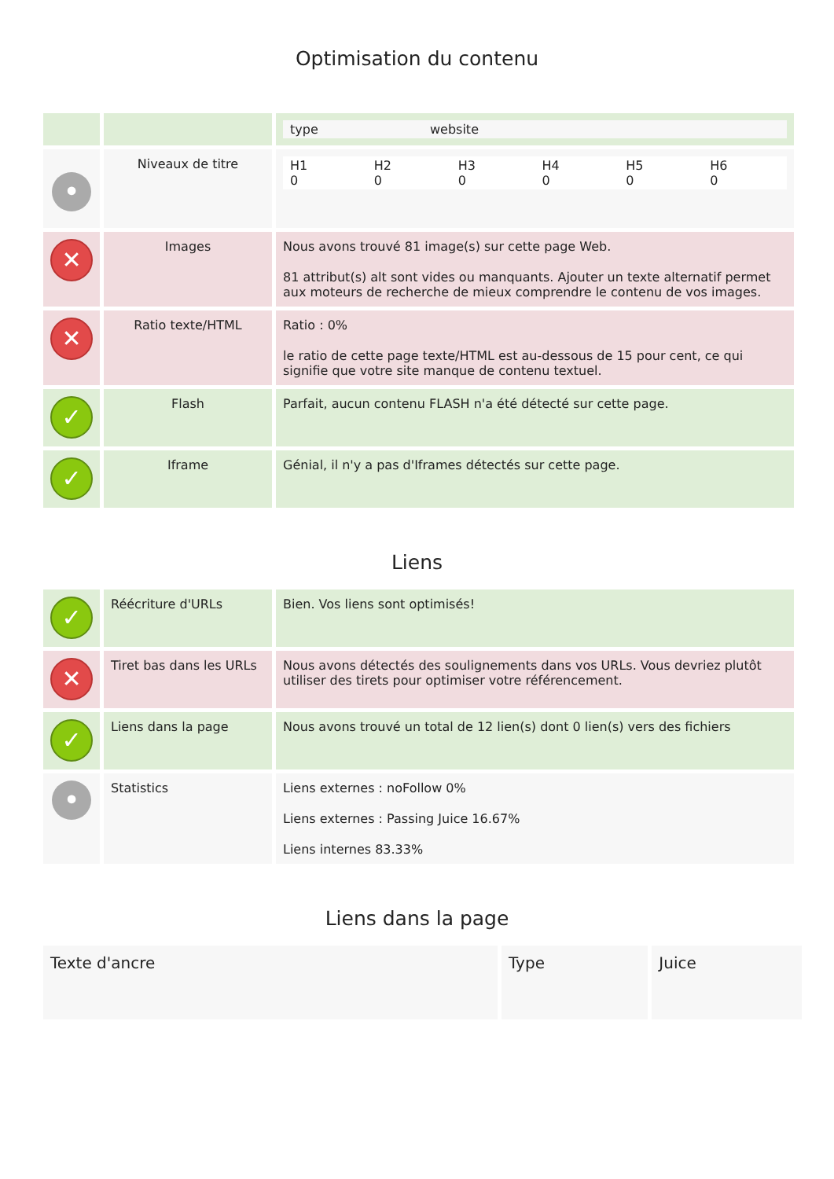Optimisation du contenu
| | | / type / website / |
| • | Niveaux de titre | / H1 0 / H2 0 / H3 0 / H4 0 / H5 0 / H6 0 / |
| ✕ | Images | Nous avons trouvé 81 image(s) sur cette page Web. 81 attribut(s) alt sont vides ou manquants. Ajouter un texte alternatif permet aux moteurs de recherche de mieux comprendre le contenu de vos images. |
| ✕ | Ratio texte/HTML | Ratio : 0% le ratio de cette page texte/HTML est au-dessous de 15 pour cent, ce qui signifie que votre site manque de contenu textuel. |
| ✓ | Flash | Parfait, aucun contenu FLASH n'a été détecté sur cette page. |
| ✓ | Iframe | Génial, il n'y a pas d'Iframes détectés sur cette page. |
Liens
| ✓ | Réécriture d'URLs | Bien. Vos liens sont optimisés! |
| ✕ | Tiret bas dans les URLs | Nous avons détectés des soulignements dans vos URLs. Vous devriez plutôt utiliser des tirets pour optimiser votre référencement. |
| ✓ | Liens dans la page | Nous avons trouvé un total de 12 lien(s) dont 0 lien(s) vers des fichiers |
| • | Statistics | Liens externes : noFollow 0% Liens externes : Passing Juice 16.67% Liens internes 83.33% |
Liens dans la page
| Texte d'ancre | Type | Juice |
| --- | --- | --- |